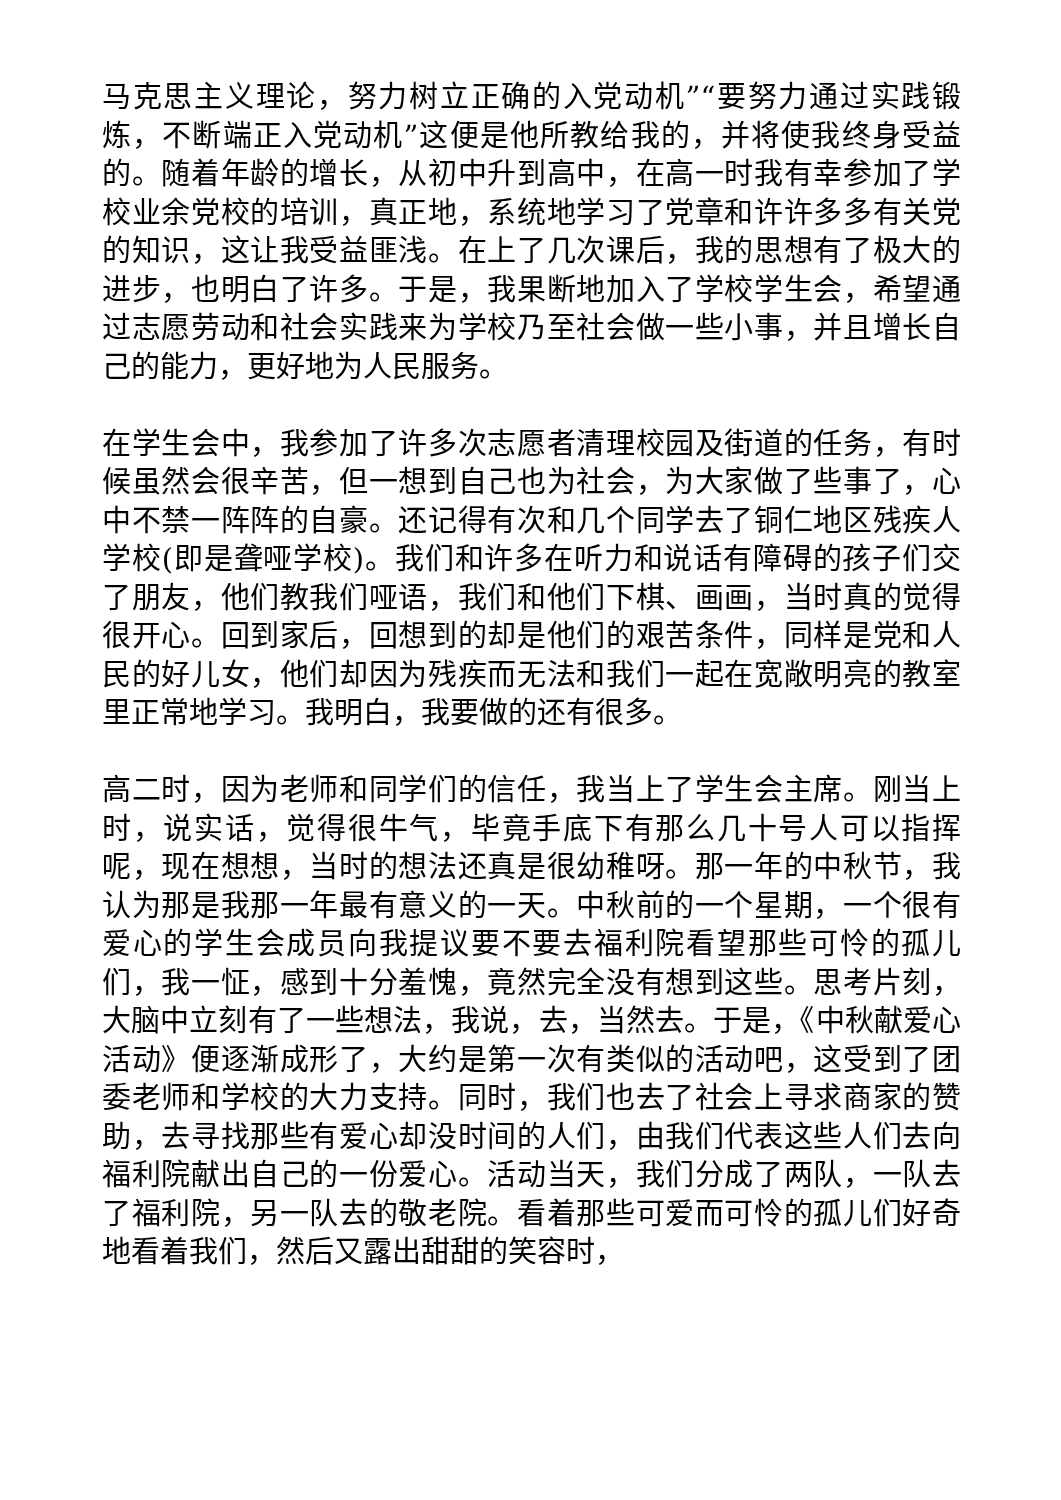马克思主义理论，努力树立正确的入党动机”“要努力通过实践锻炼，不断端正入党动机”这便是他所教给我的，并将使我终身受益的。随着年龄的增长，从初中升到高中，在高一时我有幸参加了学校业余党校的培训，真正地，系统地学习了党章和许许多多有关党的知识，这让我受益匪浅。在上了几次课后，我的思想有了极大的进步，也明白了许多。于是，我果断地加入了学校学生会，希望通过志愿劳动和社会实践来为学校乃至社会做一些小事，并且增长自己的能力，更好地为人民服务。
在学生会中，我参加了许多次志愿者清理校园及街道的任务，有时候虽然会很辛苦，但一想到自己也为社会，为大家做了些事了，心中不禁一阵阵的自豪。还记得有次和几个同学去了铜仁地区残疾人学校(即是聋哑学校)。我们和许多在听力和说话有障碍的孩子们交了朋友，他们教我们哑语，我们和他们下棋、画画，当时真的觉得很开心。回到家后，回想到的却是他们的艰苦条件，同样是党和人民的好儿女，他们却因为残疾而无法和我们一起在宽敞明亮的教室里正常地学习。我明白，我要做的还有很多。
高二时，因为老师和同学们的信任，我当上了学生会主席。刚当上时，说实话，觉得很牛气，毕竟手底下有那么几十号人可以指挥呢，现在想想，当时的想法还真是很幼稚呀。那一年的中秋节，我认为那是我那一年最有意义的一天。中秋前的一个星期，一个很有爱心的学生会成员向我提议要不要去福利院看望那些可怜的孤儿们，我一怔，感到十分羞愧，竟然完全没有想到这些。思考片刻，大脑中立刻有了一些想法，我说，去，当然去。于是，《中秋献爱心活动》便逐渐成形了，大约是第一次有类似的活动吧，这受到了团委老师和学校的大力支持。同时，我们也去了社会上寻求商家的赞助，去寻找那些有爱心却没时间的人们，由我们代表这些人们去向福利院献出自己的一份爱心。活动当天，我们分成了两队，一队去了福利院，另一队去的敬老院。看着那些可爱而可怜的孤儿们好奇地看着我们，然后又露出甜甜的笑容时，